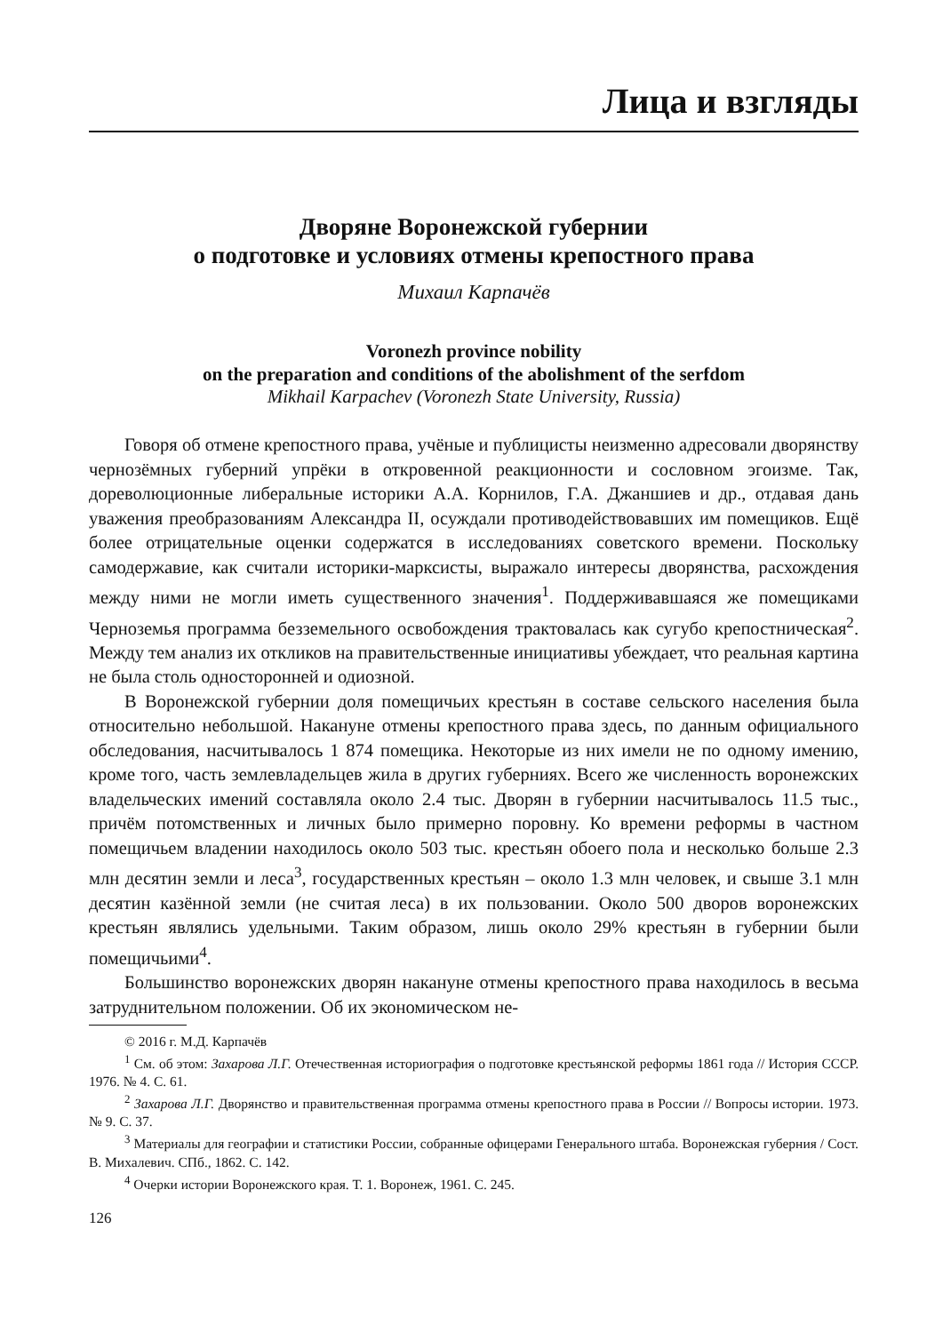Лица и взгляды
Дворяне Воронежской губернии
о подготовке и условиях отмены крепостного права
Михаил Карпачёв
Voronezh province nobility
on the preparation and conditions of the abolishment of the serfdom
Mikhail Karpachev (Voronezh State University, Russia)
Говоря об отмене крепостного права, учёные и публицисты неизменно адресовали дворянству чернозёмных губерний упрёки в откровенной реакционности и сословном эгоизме. Так, дореволюционные либеральные историки А.А. Корнилов, Г.А. Джаншиев и др., отдавая дань уважения преобразованиям Александра II, осуждали противодействовавших им помещиков. Ещё более отрицательные оценки содержатся в исследованиях советского времени. Поскольку самодержавие, как считали историки-марксисты, выражало интересы дворянства, расхождения между ними не могли иметь существенного значения<sup>1</sup>. Поддерживавшаяся же помещиками Черноземья программа безземельного освобождения трактовалась как сугубо крепостническая<sup>2</sup>. Между тем анализ их откликов на правительственные инициативы убеждает, что реальная картина не была столь односторонней и одиозной.
В Воронежской губернии доля помещичьих крестьян в составе сельского населения была относительно небольшой. Накануне отмены крепостного права здесь, по данным официального обследования, насчитывалось 1 874 помещика. Некоторые из них имели не по одному имению, кроме того, часть землевладельцев жила в других губерниях. Всего же численность воронежских владельческих имений составляла около 2.4 тыс. Дворян в губернии насчитывалось 11.5 тыс., причём потомственных и личных было примерно поровну. Ко времени реформы в частном помещичьем владении находилось около 503 тыс. крестьян обоего пола и несколько больше 2.3 млн десятин земли и леса<sup>3</sup>, государственных крестьян – около 1.3 млн человек, и свыше 3.1 млн десятин казённой земли (не считая леса) в их пользовании. Около 500 дворов воронежских крестьян являлись удельными. Таким образом, лишь около 29% крестьян в губернии были помещичьими<sup>4</sup>.
Большинство воронежских дворян накануне отмены крепостного права находилось в весьма затруднительном положении. Об их экономическом не-
© 2016 г. М.Д. Карпачёв
<sup>1</sup> См. об этом: Захарова Л.Г. Отечественная историография о подготовке крестьянской реформы 1861 года // История СССР. 1976. № 4. С. 61.
<sup>2</sup> Захарова Л.Г. Дворянство и правительственная программа отмены крепостного права в России // Вопросы истории. 1973. № 9. С. 37.
<sup>3</sup> Материалы для географии и статистики России, собранные офицерами Генерального штаба. Воронежская губерния / Сост. В. Михалевич. СПб., 1862. С. 142.
<sup>4</sup> Очерки истории Воронежского края. Т. 1. Воронеж, 1961. С. 245.
126